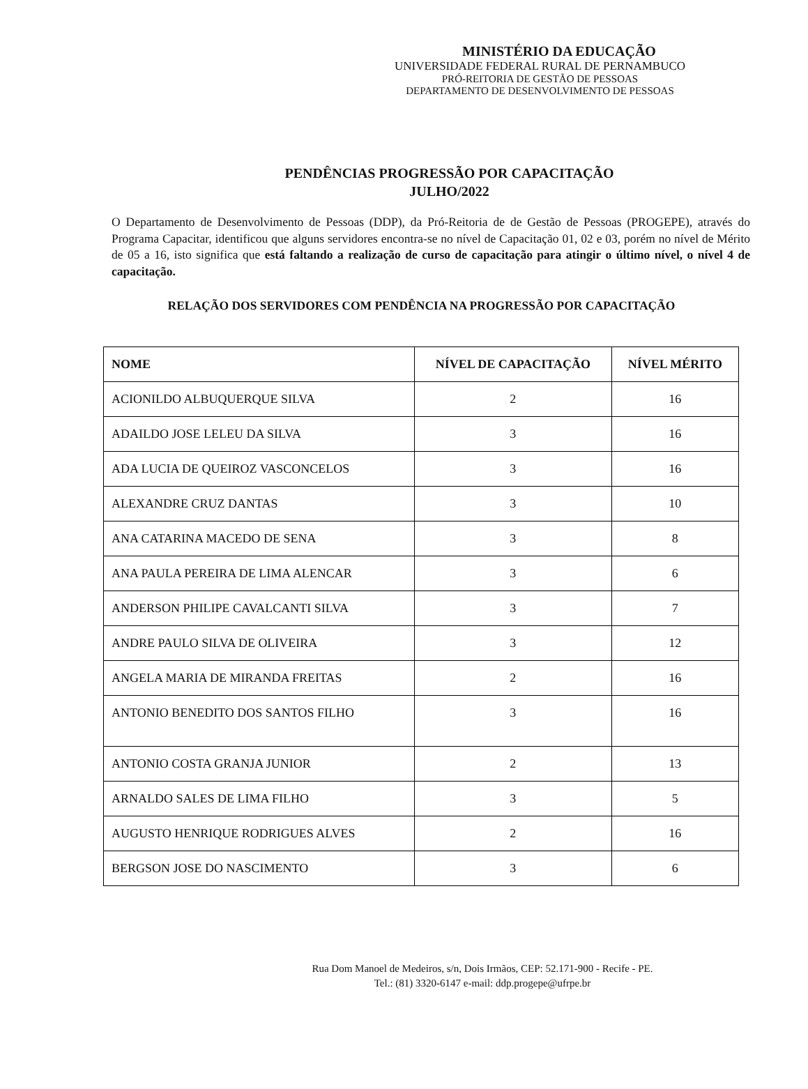MINISTÉRIO DA EDUCAÇÃO
UNIVERSIDADE FEDERAL RURAL DE PERNAMBUCO
PRÓ-REITORIA DE GESTÃO DE PESSOAS
DEPARTAMENTO DE DESENVOLVIMENTO DE PESSOAS
PENDÊNCIAS PROGRESSÃO POR CAPACITAÇÃO
JULHO/2022
O Departamento de Desenvolvimento de Pessoas (DDP), da Pró-Reitoria de de Gestão de Pessoas (PROGEPE), através do Programa Capacitar, identificou que alguns servidores encontra-se no nível de Capacitação 01, 02 e 03, porém no nível de Mérito de 05 a 16, isto significa que está faltando a realização de curso de capacitação para atingir o último nível, o nível 4 de capacitação.
RELAÇÃO DOS SERVIDORES COM PENDÊNCIA NA PROGRESSÃO POR CAPACITAÇÃO
| NOME | NÍVEL DE CAPACITAÇÃO | NÍVEL MÉRITO |
| --- | --- | --- |
| ACIONILDO ALBUQUERQUE SILVA | 2 | 16 |
| ADAILDO JOSE LELEU DA SILVA | 3 | 16 |
| ADA LUCIA DE QUEIROZ VASCONCELOS | 3 | 16 |
| ALEXANDRE CRUZ DANTAS | 3 | 10 |
| ANA CATARINA MACEDO DE SENA | 3 | 8 |
| ANA PAULA PEREIRA DE LIMA ALENCAR | 3 | 6 |
| ANDERSON PHILIPE CAVALCANTI SILVA | 3 | 7 |
| ANDRE PAULO SILVA DE OLIVEIRA | 3 | 12 |
| ANGELA MARIA DE MIRANDA FREITAS | 2 | 16 |
| ANTONIO BENEDITO DOS SANTOS FILHO | 3 | 16 |
| ANTONIO COSTA GRANJA JUNIOR | 2 | 13 |
| ARNALDO SALES DE LIMA FILHO | 3 | 5 |
| AUGUSTO HENRIQUE RODRIGUES ALVES | 2 | 16 |
| BERGSON JOSE DO NASCIMENTO | 3 | 6 |
Rua Dom Manoel de Medeiros, s/n, Dois Irmãos, CEP: 52.171-900 - Recife - PE.
Tel.: (81) 3320-6147 e-mail: ddp.progepe@ufrpe.br